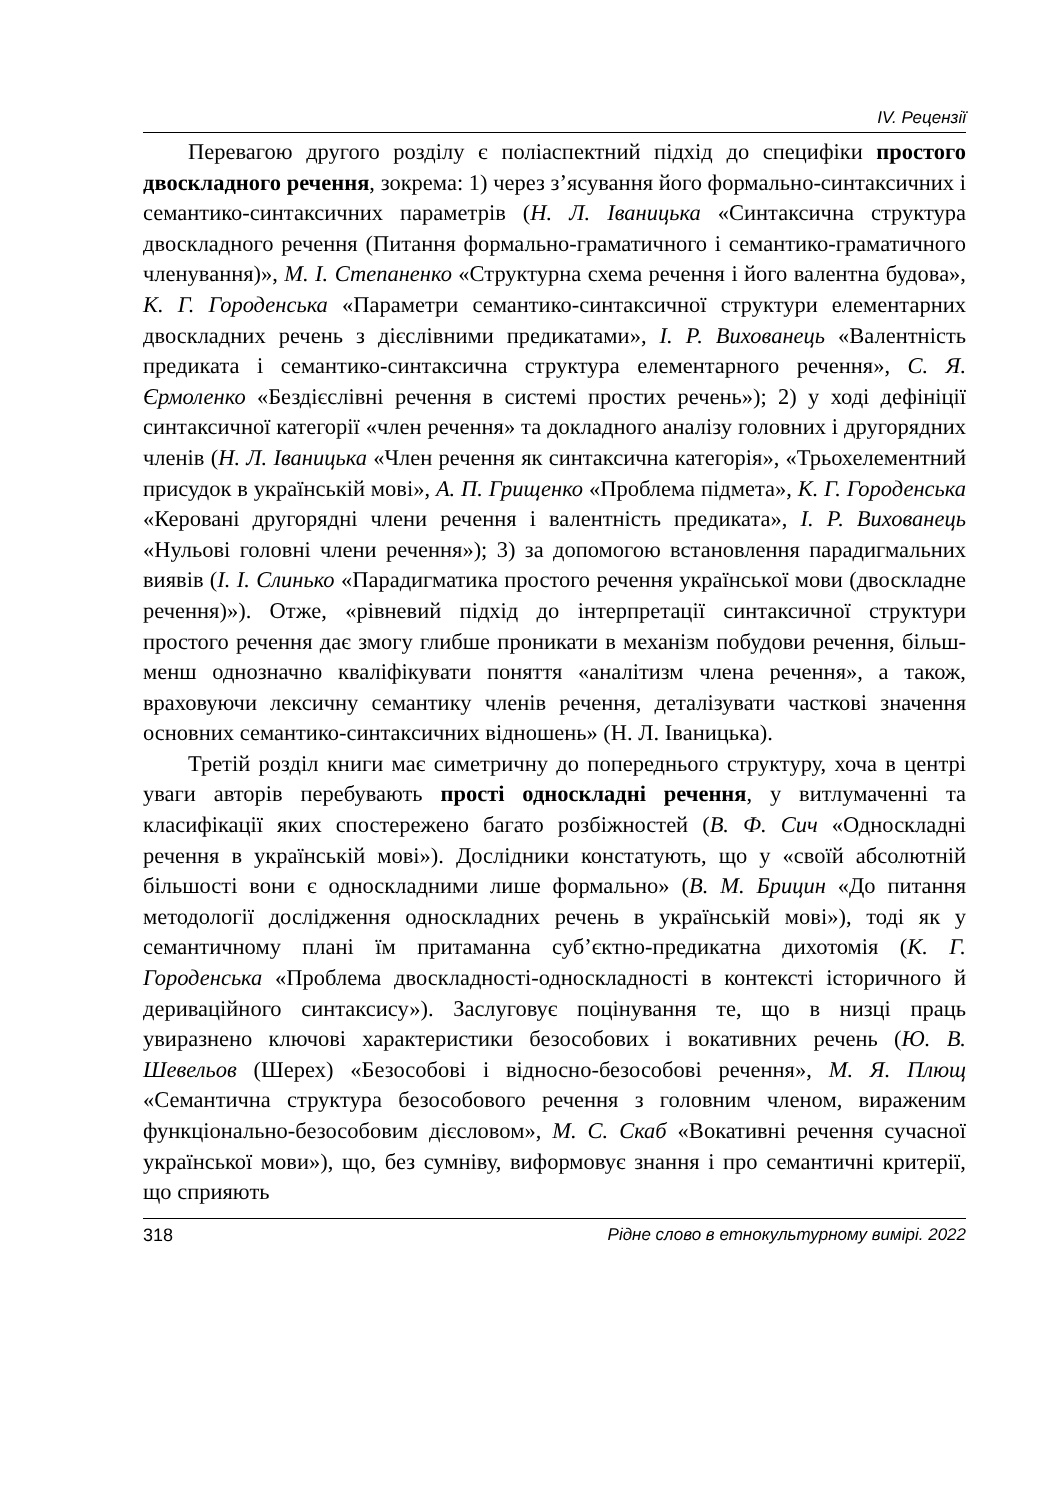IV. Рецензії
Перевагою другого розділу є поліаспектний підхід до специфіки простого двоскладного речення, зокрема: 1) через з’ясування його формально-синтаксичних і семантико-синтаксичних параметрів (Н. Л. Іваницька «Синтаксична структура двоскладного речення (Питання формально-граматичного і семантико-граматичного членування)», М. І. Степаненко «Структурна схема речення і його валентна будова», К. Г. Городенська «Параметри семантико-синтаксичної структури елементарних двоскладних речень з дієслівними предикатами», І. Р. Вихованець «Валентність предиката і семантико-синтаксична структура елементарного речення», С. Я. Єрмоленко «Бездієслівні речення в системі простих речень»); 2) у ході дефініції синтаксичної категорії «член речення» та докладного аналізу головних і другорядних членів (Н. Л. Іваницька «Член речення як синтаксична категорія», «Трьохелементний присудок в українській мові», А. П. Грищенко «Проблема підмета», К. Г. Городенська «Керовані другорядні члени речення і валентність предиката», І. Р. Вихованець «Нульові головні члени речення»); 3) за допомогою встановлення парадигмальних виявів (І. І. Слинько «Парадигматика простого речення української мови (двоскладне речення)»). Отже, «рівневий підхід до інтерпретації синтаксичної структури простого речення дає змогу глибше проникати в механізм побудови речення, більш-менш однозначно кваліфікувати поняття «аналітизм члена речення», а також, враховуючи лексичну семантику членів речення, деталізувати часткові значення основних семантико-синтаксичних відношень» (Н. Л. Іваницька).
Третій розділ книги має симетричну до попереднього структуру, хоча в центрі уваги авторів перебувають прості односкладні речення, у витлумаченні та класифікації яких спостережено багато розбіжностей (В. Ф. Сич «Односкладні речення в українській мові»). Дослідники констатують, що у «своїй абсолютній більшості вони є односкладними лише формально» (В. М. Брицин «До питання методології дослідження односкладних речень в українській мові»), тоді як у семантичному плані їм притаманна суб’єктно-предикатна дихотомія (К. Г. Городенська «Проблема двоскладності-односкладності в контексті історичного й дериваційного синтаксису»). Заслуговує поцінування те, що в низці праць увиразнено ключові характеристики безособових і вокативних речень (Ю. В. Шевельов (Шерех) «Безособові і відносно-безособові речення», М. Я. Плющ «Семантична структура безособового речення з головним членом, вираженим функціонально-безособовим дієсловом», М. С. Скаб «Вокативні речення сучасної української мови»), що, без сумніву, виформовує знання і про семантичні критерії, що сприяють
318 Рідне слово в етнокультурному вимірі. 2022